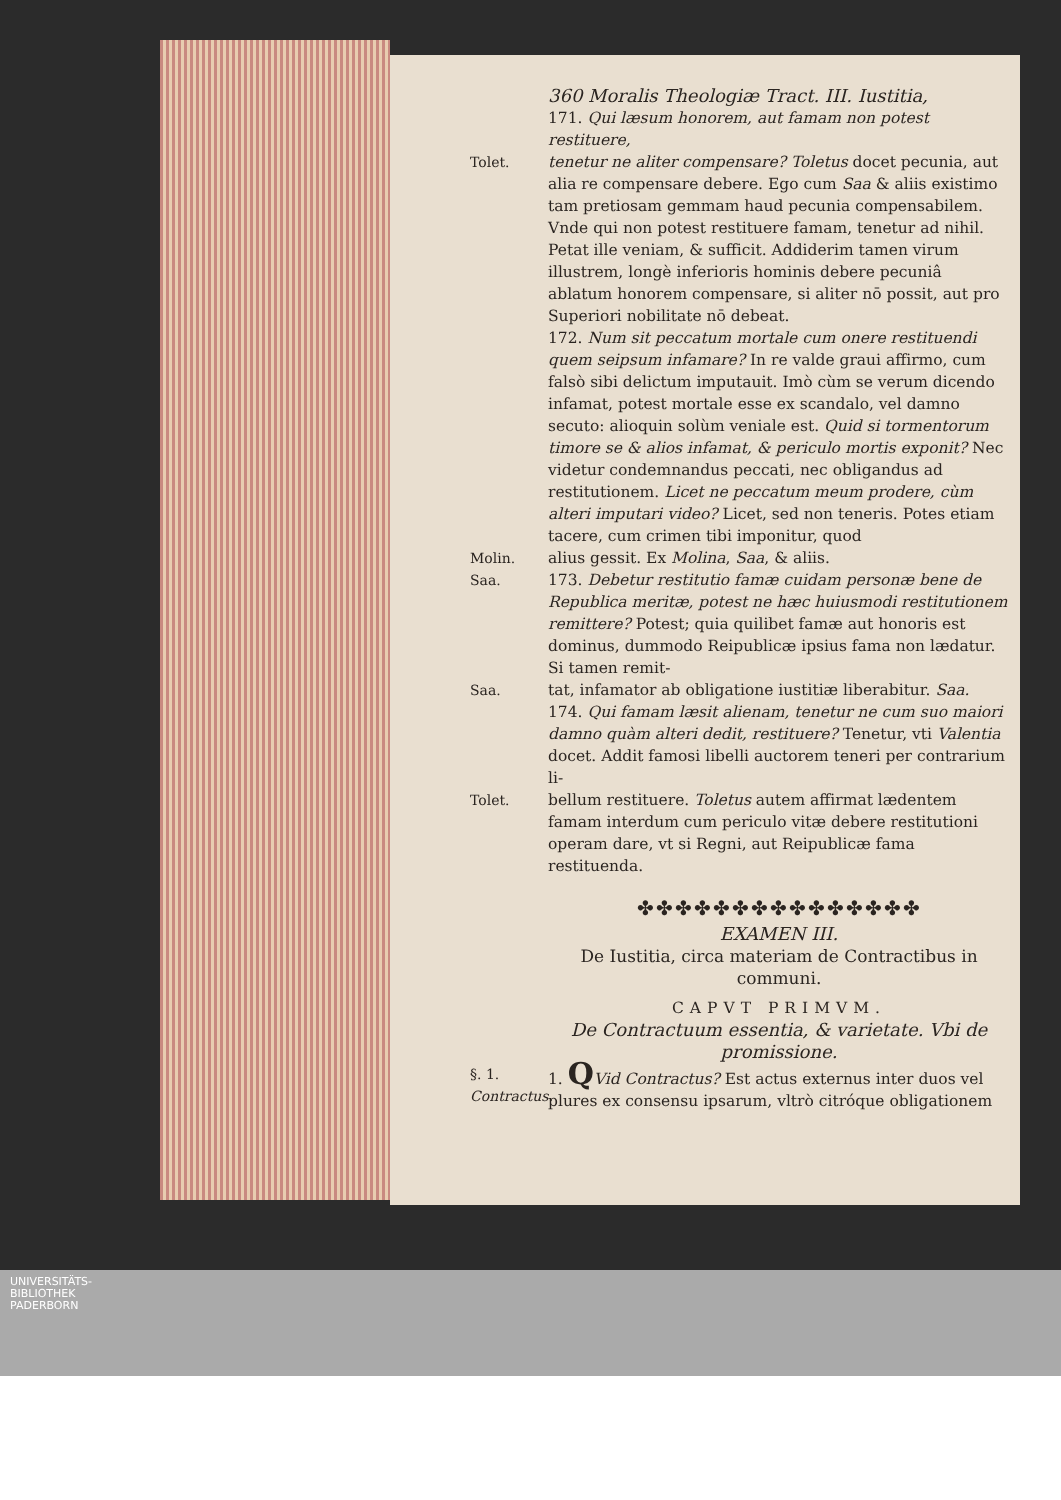360 Moralis Theologiæ Tract. III. Iustitia,
171. Qui læsum honorem, aut famam non potest restituere,
Tolet. tenetur ne aliter compensare? Toletus docet pecunia, aut alia re compensare debere. Ego cum Saa & aliis existimo tam pretiosam gemmam haud pecunia compensabilem. Vnde qui non potest restituere famam, tenetur ad nihil. Petat ille veniam, & sufficit. Addiderim tamen virum illustrem, longè inferioris hominis debere pecuniâ ablatum honorem compensare, si aliter nō possit, aut pro Superiori nobilitate nō debeat.
172. Num sit peccatum mortale cum onere restituendi quem seipsum infamare? In re valde graui affirmo, cum falsò sibi delictum imputauit. Imò cùm se verum dicendo infamat, potest mortale esse ex scandalo, vel damno secuto: alioquin solùm veniale est. Quid si tormentorum timore se & alios infamat, & periculo mortis exponit? Nec videtur condemnandus peccati, nec obligandus ad restitutionem. Licet ne peccatum meum prodere, cùm alteri imputari video? Licet, sed non teneris. Potes etiam tacere, cum crimen tibi imponitur, quod
Molin.
Saa.
alius gessit. Ex Molina, Saa, & aliis.
173. Debetur restitutio famæ cuidam personæ bene de Republica meritæ, potest ne hæc huiusmodi restitutionem remittere? Potest; quia quilibet famæ aut honoris est dominus, dummodo Reipublicæ ipsius fama non lædatur. Si tamen remit-
Saa. tat, infamator ab obligatione iustitiæ liberabitur. Saa.
174. Qui famam læsit alienam, tenetur ne cum suo maiori damno quàm alteri dedit, restituere? Tenetur, vti Valentia docet. Addit famosi libelli auctorem teneri per contrarium li-
Tolet. bellum restituere. Toletus autem affirmat lædentem famam interdum cum periculo vitæ debere restitutioni operam dare, vt si Regni, aut Reipublicæ fama restituenda.
✤✤✤✤✤✤✤✤✤✤✤✤✤✤✤
EXAMEN III.
De Iustitia, circa materiam de Contractibus in communi.
CAPVT PRIMVM.
De Contractuum essentia, & varietate. Vbi de promissione.
§. 1.
Contractus.
1. QVid Contractus? Est actus externus inter duos vel plures ex consensu ipsarum, vltrò citróque obligationem
UNIVERSITÄTS-
BIBLIOTHEK
PADERBORN